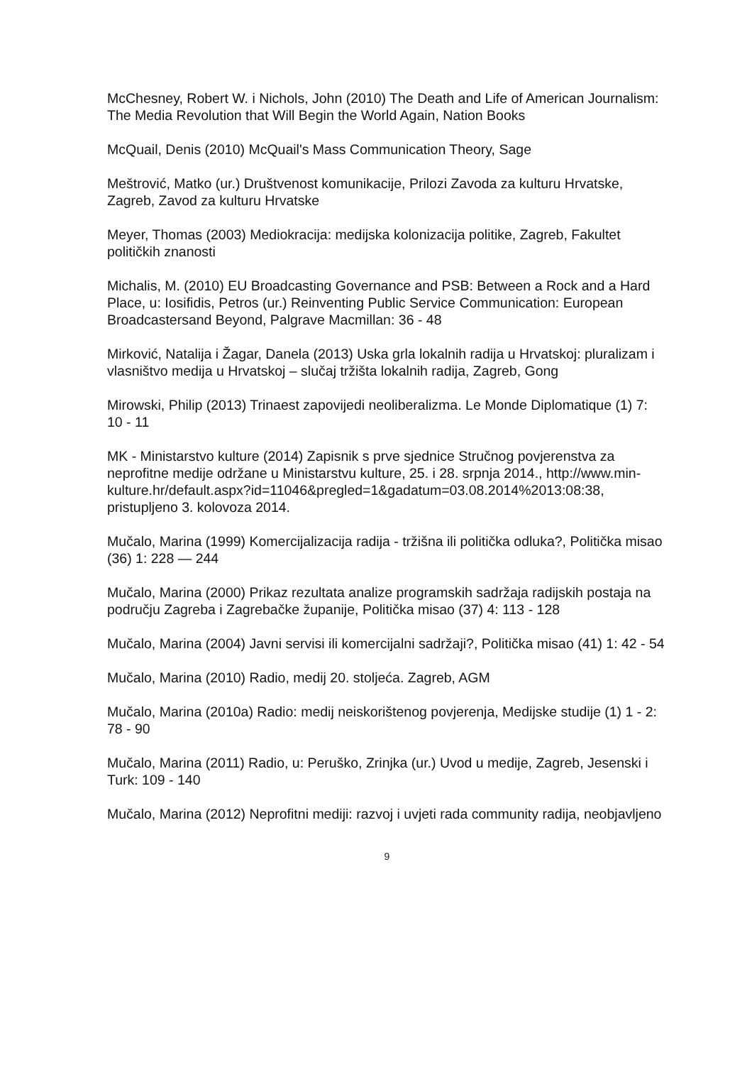McChesney, Robert W. i Nichols, John (2010) The Death and Life of American Journalism: The Media Revolution that Will Begin the World Again, Nation Books
McQuail, Denis (2010) McQuail's Mass Communication Theory, Sage
Meštrović, Matko (ur.) Društvenost komunikacije, Prilozi Zavoda za kulturu Hrvatske, Zagreb, Zavod za kulturu Hrvatske
Meyer, Thomas (2003) Mediokracija: medijska kolonizacija politike, Zagreb, Fakultet političkih znanosti
Michalis, M. (2010) EU Broadcasting Governance and PSB: Between a Rock and a Hard Place, u: Iosifidis, Petros (ur.) Reinventing Public Service Communication: European Broadcastersand Beyond, Palgrave Macmillan: 36 - 48
Mirković, Natalija i Žagar, Danela (2013) Uska grla lokalnih radija u Hrvatskoj: pluralizam i vlasništvo medija u Hrvatskoj – slučaj tržišta lokalnih radija, Zagreb, Gong
Mirowski, Philip (2013) Trinaest zapovijedi neoliberalizma. Le Monde Diplomatique (1) 7: 10 - 11
MK - Ministarstvo kulture (2014) Zapisnik s prve sjednice Stručnog povjerenstva za neprofitne medije održane u Ministarstvu kulture, 25. i 28. srpnja 2014., http://www.min-
kulture.hr/default.aspx?id=11046&pregled=1&gadatum=03.08.2014%2013:08:38, pristupljeno 3. kolovoza 2014.
Mučalo, Marina (1999) Komercijalizacija radija - tržišna ili politička odluka?, Politička misao (36) 1: 228 — 244
Mučalo, Marina (2000) Prikaz rezultata analize programskih sadržaja radijskih postaja na području Zagreba i Zagrebačke županije, Politička misao (37) 4: 113 - 128
Mučalo, Marina (2004) Javni servisi ili komercijalni sadržaji?, Politička misao (41) 1: 42 - 54
Mučalo, Marina (2010) Radio, medij 20. stoljeća. Zagreb, AGM
Mučalo, Marina (2010a) Radio: medij neiskorištenog povjerenja, Medijske studije (1) 1 - 2: 78 - 90
Mučalo, Marina (2011) Radio, u: Peruško, Zrinjka (ur.) Uvod u medije, Zagreb, Jesenski i Turk: 109 - 140
Mučalo, Marina (2012) Neprofitni mediji: razvoj i uvjeti rada community radija, neobjavljeno
9